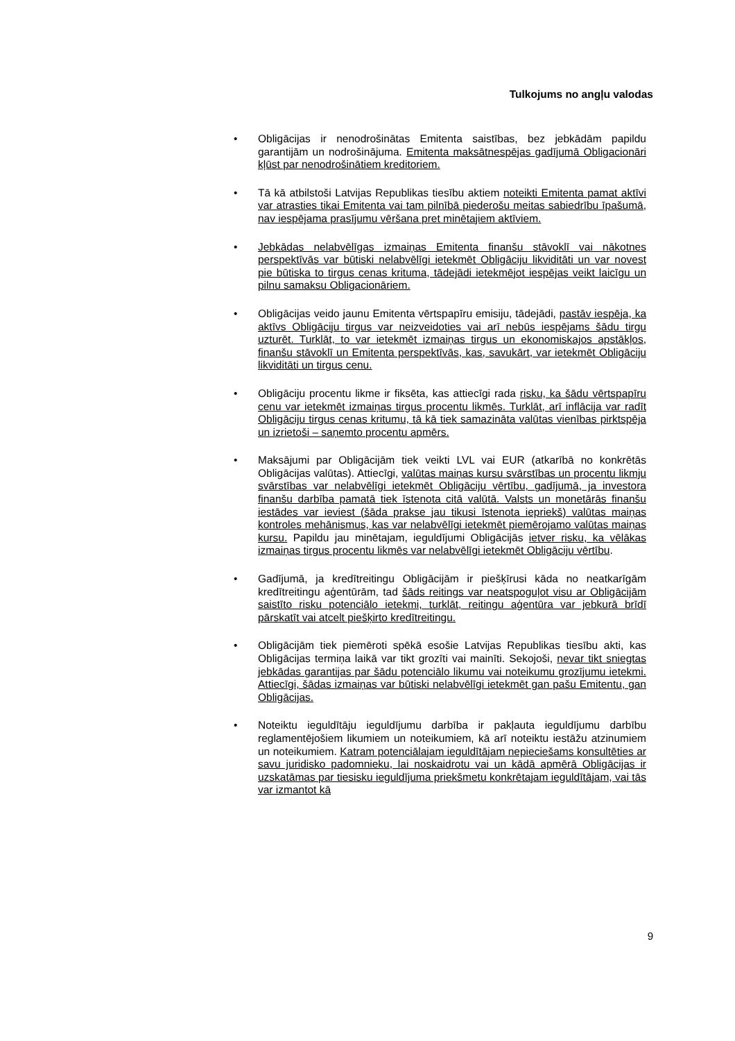Tulkojums no angļu valodas
• Obligācijas ir nenodrošinātas Emitenta saistības, bez jebkādām papildu garantijām un nodrošinājuma. Emitenta maksātnespējas gadījumā Obligacionāri kļūst par nenodrošinātiem kreditoriem.
• Tā kā atbilstoši Latvijas Republikas tiesību aktiem noteikti Emitenta pamat aktīvi var atrasties tikai Emitenta vai tam pilnībā piederošu meitas sabiedrību īpašumā, nav iespējama prasījumu vēršana pret minētajiem aktīviem.
• Jebkādas nelabvēlīgas izmaiņas Emitenta finanšu stāvoklī vai nākotnes perspektīvās var būtiski nelabvēlīgi ietekmēt Obligāciju likviditāti un var novest pie būtiska to tirgus cenas krituma, tādejādi ietekmējot iespējas veikt laicīgu un pilnu samaksu Obligacionāriem.
• Obligācijas veido jaunu Emitenta vērtspapīru emisiju, tādejādi, pastāv iespēja, ka aktīvs Obligāciju tirgus var neizveidoties vai arī nebūs iespējams šādu tirgu uzturēt. Turklāt, to var ietekmēt izmaiņas tirgus un ekonomiskajos apstākļos, finanšu stāvoklī un Emitenta perspektīvās, kas, savukārt, var ietekmēt Obligāciju likviditāti un tirgus cenu.
• Obligāciju procentu likme ir fiksēta, kas attiecīgi rada risku, ka šādu vērtspapīru cenu var ietekmēt izmaiņas tirgus procentu likmēs. Turklāt, arī inflācija var radīt Obligāciju tirgus cenas kritumu, tā kā tiek samazināta valūtas vienības pirktspēja un izrietoši – saņemto procentu apmērs.
• Maksājumi par Obligācijām tiek veikti LVL vai EUR (atkarībā no konkrētās Obligācijas valūtas). Attiecīgi, valūtas maiņas kursu svārstības un procentu likmju svārstības var nelabvēlīgi ietekmēt Obligāciju vērtību, gadījumā, ja investora finanšu darbība pamatā tiek īstenota citā valūtā. Valsts un monetārās finanšu iestādes var ieviest (šāda prakse jau tikusi īstenota iepriekš) valūtas maiņas kontroles mehānismus, kas var nelabvēlīgi ietekmēt piemērojamo valūtas maiņas kursu. Papildu jau minētajam, ieguldījumi Obligācijās ietver risku, ka vēlākas izmaiņas tirgus procentu likmēs var nelabvēlīgi ietekmēt Obligāciju vērtību.
• Gadījumā, ja kredītreitingu Obligācijām ir piešķīrusi kāda no neatkarīgām kredītreitingu aģentūrām, tad šāds reitings var neatspoguļot visu ar Obligācijām saistīto risku potenciālo ietekmi, turklāt, reitingu aģentūra var jebkurā brīdī pārskatīt vai atcelt piešķirto kredītreitingu.
• Obligācijām tiek piemēroti spēkā esošie Latvijas Republikas tiesību akti, kas Obligācijas termiņa laikā var tikt grozīti vai mainīti. Sekojoši, nevar tikt sniegtas jebkādas garantijas par šādu potenciālo likumu vai noteikumu grozījumu ietekmi. Attiecīgi, šādas izmaiņas var būtiski nelabvēlīgi ietekmēt gan pašu Emitentu, gan Obligācijas.
• Noteiktu ieguldītāju ieguldījumu darbība ir pakļauta ieguldījumu darbību reglamentējošiem likumiem un noteikumiem, kā arī noteiktu iestāžu atzinumiem un noteikumiem. Katram potenciālajam ieguldītājam nepieciešams konsultēties ar savu juridisko padomnieku, lai noskaidrotu vai un kādā apmērā Obligācijas ir uzskatāmas par tiesisku ieguldījuma priekšmetu konkrētajam ieguldītājam, vai tās var izmantot kā
9